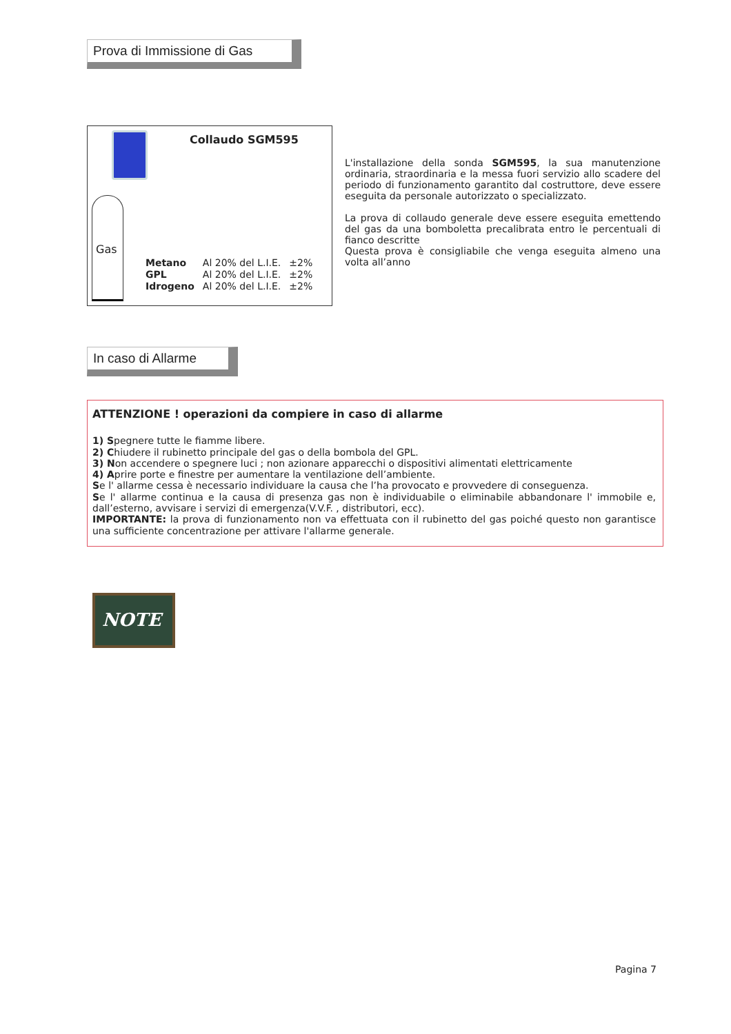Prova di Immissione di Gas
Collaudo SGM595
Gas
| Metano | Al 20% del L.I.E. | ±2% |
| GPL | Al 20% del L.I.E. | ±2% |
| Idrogeno | Al 20% del L.I.E. | ±2% |
L'installazione della sonda SGM595, la sua manutenzione ordinaria, straordinaria e la messa fuori servizio allo scadere del periodo di funzionamento garantito dal costruttore, deve essere eseguita da personale autorizzato o specializzato.
La prova di collaudo generale deve essere eseguita emettendo del gas da una bomboletta precalibrata entro le percentuali di fianco descritte
Questa prova è consigliabile che venga eseguita almeno una volta all’anno
In caso di Allarme
ATTENZIONE ! operazioni da compiere in caso di allarme
1) Spegnere tutte le fiamme libere.
2) Chiudere il rubinetto principale del gas o della bombola del GPL.
3) Non accendere o spegnere luci ; non azionare apparecchi o dispositivi alimentati elettricamente
4) Aprire porte e finestre per aumentare la ventilazione dell’ambiente.
Se l' allarme cessa è necessario individuare la causa che l’ha provocato e provvedere di conseguenza.
Se l' allarme continua e la causa di presenza gas non è individuabile o eliminabile abbandonare l' immobile e, dall’esterno, avvisare i servizi di emergenza(V.V.F. , distributori, ecc).
IMPORTANTE: la prova di funzionamento non va effettuata con il rubinetto del gas poiché questo non garantisce una sufficiente concentrazione per attivare l'allarme generale.
NOTE
Pagina 7